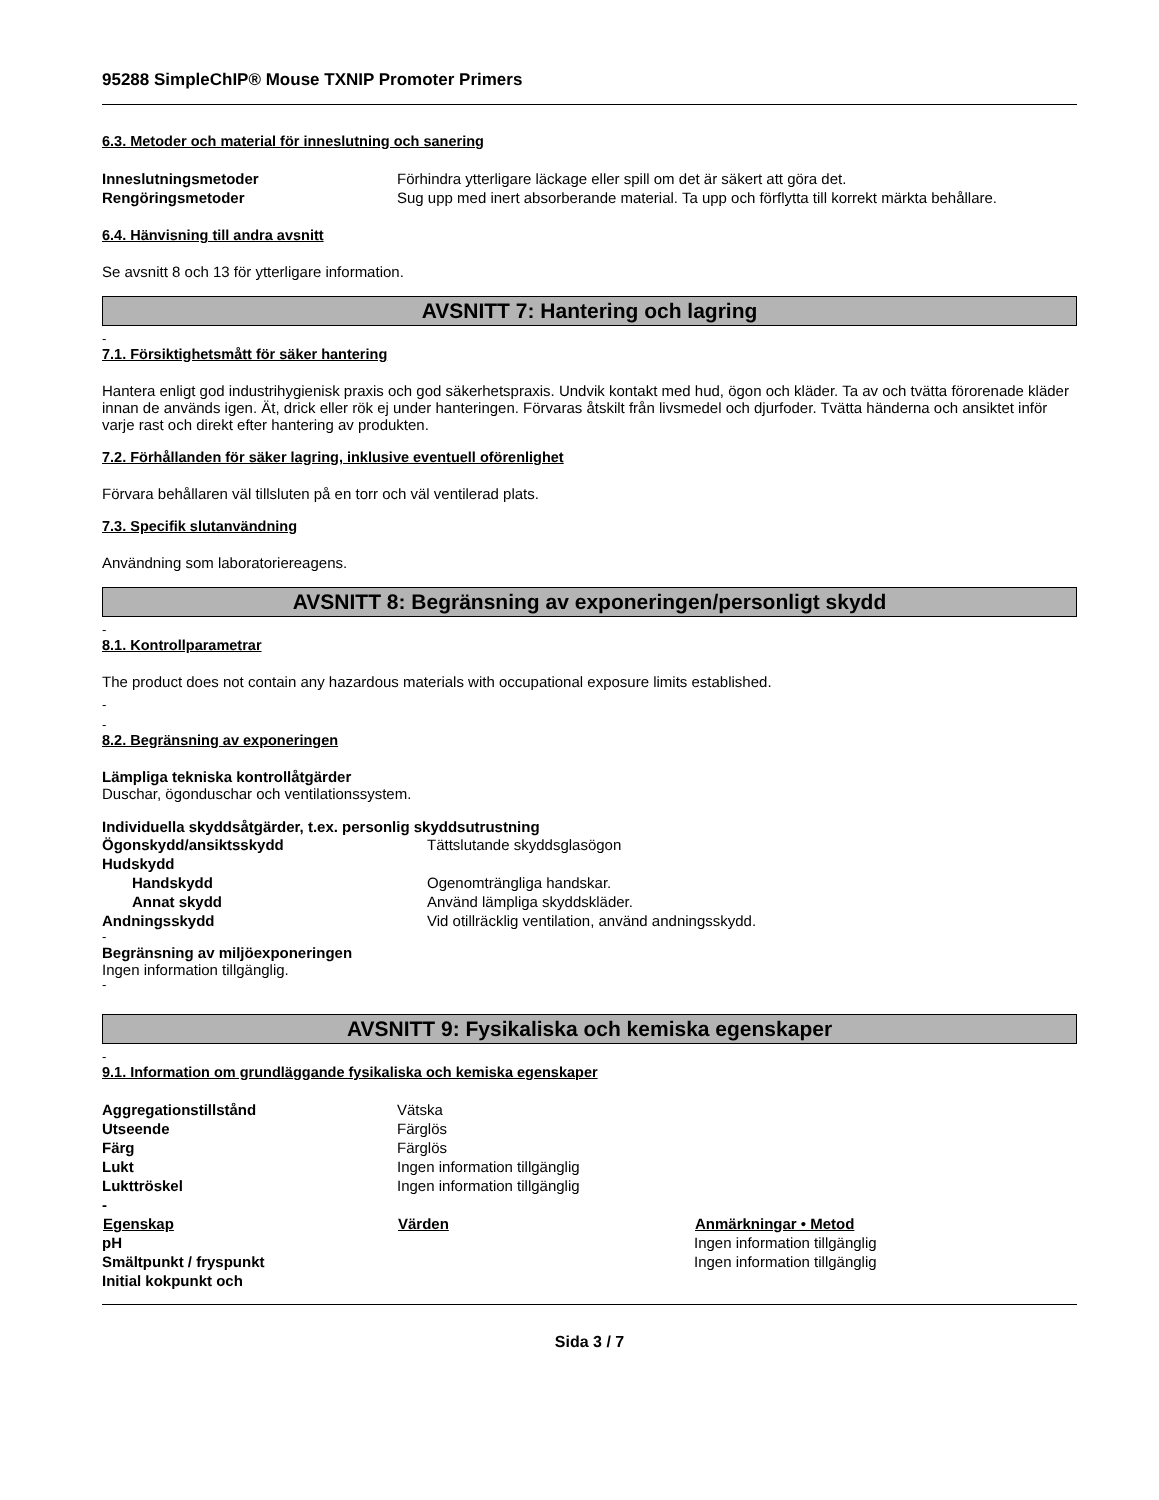95288 SimpleChIP® Mouse TXNIP Promoter Primers
6.3. Metoder och material för inneslutning och sanering
| Inneslutningsmetoder | Förhindra ytterligare läckage eller spill om det är säkert att göra det. |
| Rengöringsmetoder | Sug upp med inert absorberande material. Ta upp och förflytta till korrekt märkta behållare. |
6.4. Hänvisning till andra avsnitt
Se avsnitt 8 och 13 för ytterligare information.
AVSNITT 7: Hantering och lagring
-
7.1. Försiktighetsmått för säker hantering
Hantera enligt god industrihygienisk praxis och god säkerhetspraxis. Undvik kontakt med hud, ögon och kläder. Ta av och tvätta förorenade kläder innan de används igen. Ät, drick eller rök ej under hanteringen. Förvaras åtskilt från livsmedel och djurfoder. Tvätta händerna och ansiktet inför varje rast och direkt efter hantering av produkten.
7.2. Förhållanden för säker lagring, inklusive eventuell oförenlighet
Förvara behållaren väl tillsluten på en torr och väl ventilerad plats.
7.3. Specifik slutanvändning
Användning som laboratoriereagens.
AVSNITT 8: Begränsning av exponeringen/personligt skydd
-
8.1. Kontrollparametrar
The product does not contain any hazardous materials with occupational exposure limits established.
-
-
8.2. Begränsning av exponeringen
Lämpliga tekniska kontrollåtgärder
Duschar, ögonduschar och ventilationssystem.
Individuella skyddsåtgärder, t.ex. personlig skyddsutrustning
| Ögonskydd/ansiktsskydd | Tättslutande skyddsglasögon |
| Hudskydd | |
| Handskydd | Ogenomträngliga handskar. |
| Annat skydd | Använd lämpliga skyddskläder. |
| Andningsskydd | Vid otillräcklig ventilation, använd andningsskydd. |
-
Begränsning av miljöexponeringen
Ingen information tillgänglig.
-
AVSNITT 9: Fysikaliska och kemiska egenskaper
-
9.1. Information om grundläggande fysikaliska och kemiska egenskaper
| Aggregationstillstånd | Vätska | |
| Utseende | Färglös | |
| Färg | Färglös | |
| Lukt | Ingen information tillgänglig | |
| Lukttröskel | Ingen information tillgänglig | |
| - | | |
| Egenskap | Värden | Anmärkningar • Metod |
| pH | | Ingen information tillgänglig |
| Smältpunkt / fryspunkt | | Ingen information tillgänglig |
| Initial kokpunkt och | | |
Sida 3 / 7